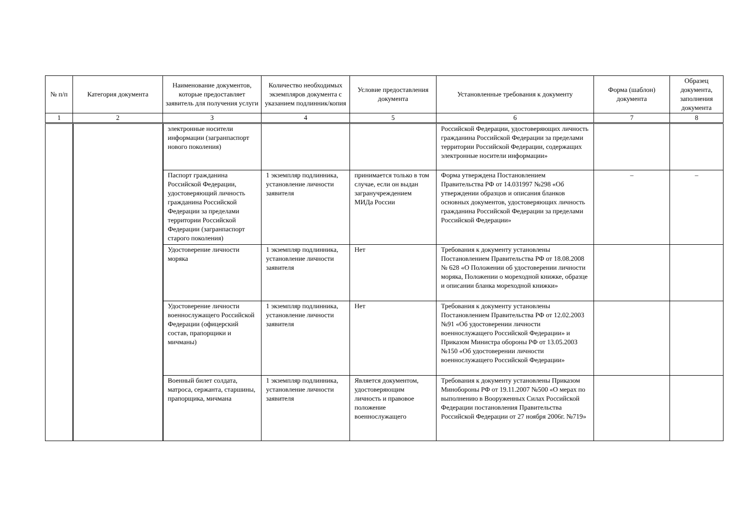| № п/п | Категория документа | Наименование документов, которые предоставляет заявитель для получения услуги | Количество необходимых экземпляров документа с указанием подлинник/копия | Условие предоставления документа | Установленные требования к документу | Форма (шаблон) документа | Образец документа, заполнения документа |
| --- | --- | --- | --- | --- | --- | --- | --- |
| 1 | 2 | 3 | 4 | 5 | 6 | 7 | 8 |
| | | электронные носители информации (загранпаспорт нового поколения) | | | Российской Федерации, удостоверяющих личность гражданина Российской Федерации за пределами территории Российской Федерации, содержащих электронные носители информации» | | |
| | | Паспорт гражданина Российской Федерации, удостоверяющий личность гражданина Российской Федерации за пределами территории Российской Федерации (загранпаспорт старого поколения) | 1 экземпляр подлинника, установление личности заявителя | принимается только в том случае, если он выдан загранучреждением МИДа России | Форма утверждена Постановлением Правительства РФ от 14.031997 №298 «Об утверждении образцов и описания бланков основных документов, удостоверяющих личность гражданина Российской Федерации за пределами Российской Федерации» | – | – |
| | | Удостоверение личности моряка | 1 экземпляр подлинника, установление личности заявителя | Нет | Требования к документу установлены Постановлением Правительства РФ от 18.08.2008 № 628 «О Положении об удостоверении личности моряка, Положении о мореходной книжке, образце и описании бланка мореходной книжки» | | |
| | | Удостоверение личности военнослужащего Российской Федерации (офицерский состав, прапорщики и мичманы) | 1 экземпляр подлинника, установление личности заявителя | Нет | Требования к документу установлены Постановлением Правительства РФ от 12.02.2003 №91 «Об удостоверении личности военнослужащего Российской Федерации» и Приказом Министра обороны РФ от 13.05.2003 №150 «Об удостоверении личности военнослужащего Российской Федерации» | | |
| | | Военный билет солдата, матроса, сержанта, старшины, прапорщика, мичмана | 1 экземпляр подлинника, установление личности заявителя | Является документом, удостоверяющим личность и правовое положение военнослужащего | Требования к документу установлены Приказом Минобороны РФ от 19.11.2007 №500 «О мерах по выполнению в Вооруженных Силах Российской Федерации постановления Правительства Российской Федерации от 27 ноября 2006г. №719» | | |